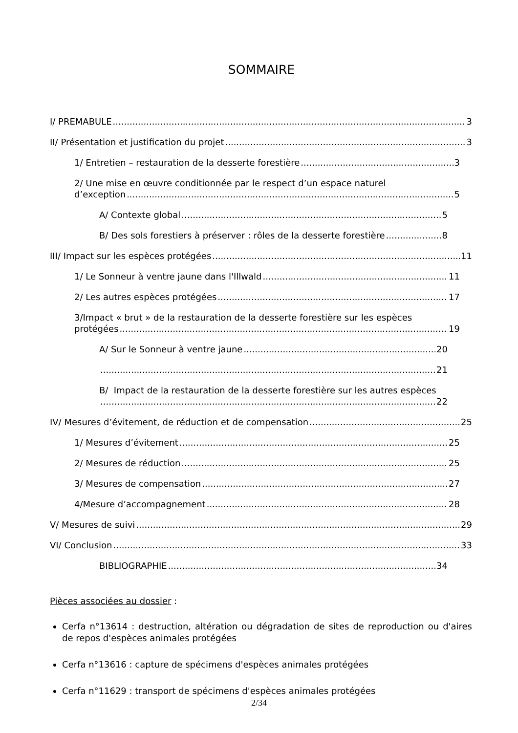SOMMAIRE
I/ PREMABULE 3
II/ Présentation et justification du projet 3
1/ Entretien – restauration de la desserte forestière 3
2/ Une mise en œuvre conditionnée par le respect d’un espace naturel
d’exception 5
A/ Contexte global 5
B/ Des sols forestiers à préserver : rôles de la desserte forestière 8
III/ Impact sur les espèces protégées 11
1/ Le Sonneur à ventre jaune dans l'Illwald 11
2/ Les autres espèces protégées 17
3/Impact « brut » de la restauration de la desserte forestière sur les espèces
protégées 19
A/ Sur le Sonneur à ventre jaune 20
21
B/ Impact de la restauration de la desserte forestière sur les autres espèces
22
IV/ Mesures d’évitement, de réduction et de compensation 25
1/ Mesures d’évitement 25
2/ Mesures de réduction 25
3/ Mesures de compensation 27
4/Mesure d’accompagnement 28
V/ Mesures de suivi 29
VI/ Conclusion 33
BIBLIOGRAPHIE 34
Pièces associées au dossier :
Cerfa n°13614 : destruction, altération ou dégradation de sites de reproduction ou d'aires de repos d'espèces animales protégées
Cerfa n°13616 : capture de spécimens d'espèces animales protégées
Cerfa n°11629 : transport de spécimens d'espèces animales protégées
2/34